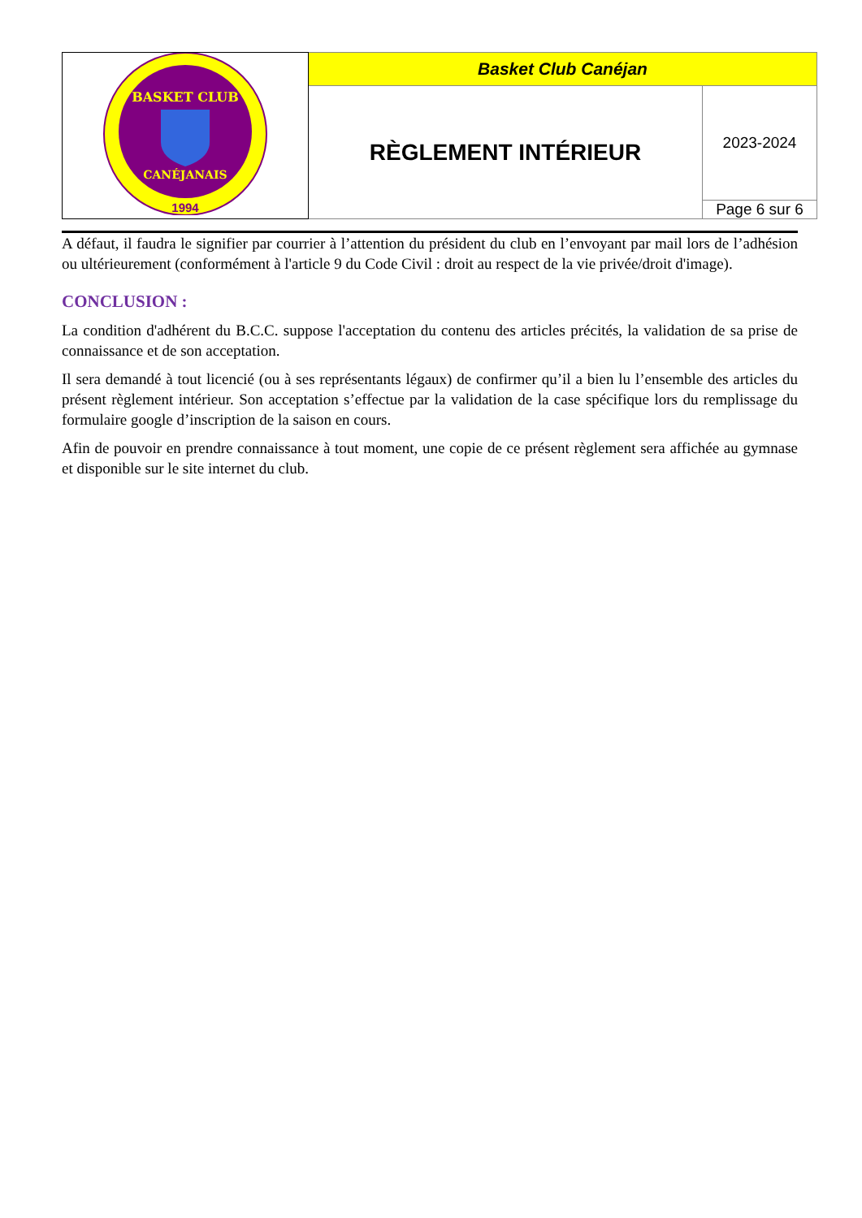| BASKET CLUB CANÉJANAIS 1994 | Basket Club Canéjan | |
| | RÈGLEMENT INTÉRIEUR | 2023-2024 |
| | | Page 6 sur 6 |
A défaut, il faudra le signifier par courrier à l’attention du président du club en l’envoyant par mail lors de l’adhésion ou ultérieurement (conformément à l'article 9 du Code Civil : droit au respect de la vie privée/droit d'image).
CONCLUSION :
La condition d'adhérent du B.C.C. suppose l'acceptation du contenu des articles précités, la validation de sa prise de connaissance et de son acceptation.
Il sera demandé à tout licencié (ou à ses représentants légaux) de confirmer qu’il a bien lu l’ensemble des articles du présent règlement intérieur. Son acceptation s’effectue par la validation de la case spécifique lors du remplissage du formulaire google d’inscription de la saison en cours.
Afin de pouvoir en prendre connaissance à tout moment, une copie de ce présent règlement sera affichée au gymnase et disponible sur le site internet du club.